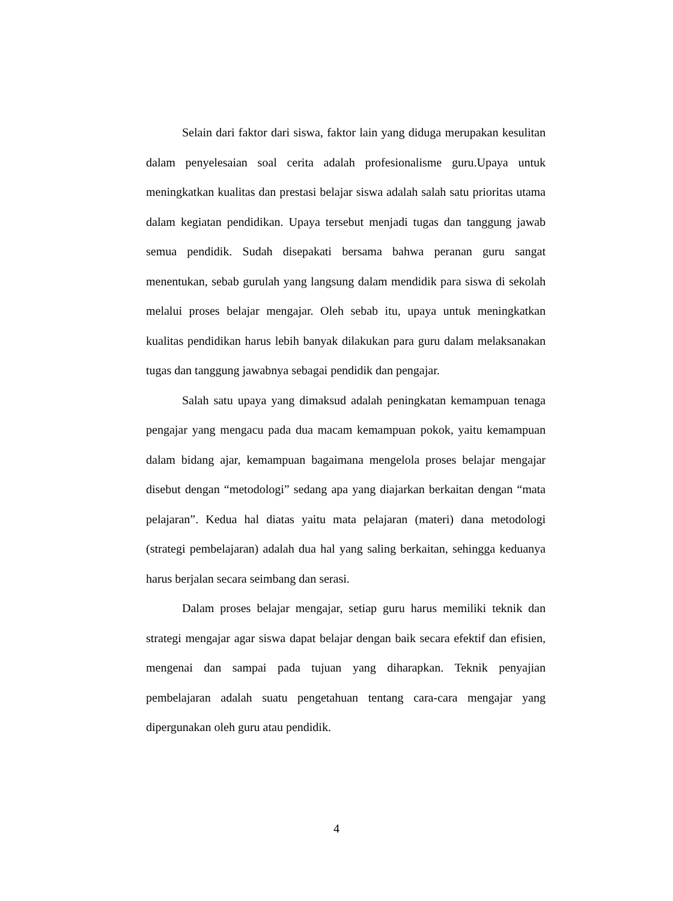Selain dari faktor dari siswa, faktor lain yang diduga merupakan kesulitan dalam penyelesaian soal cerita adalah profesionalisme guru.Upaya untuk meningkatkan kualitas dan prestasi belajar siswa adalah salah satu prioritas utama dalam kegiatan pendidikan. Upaya tersebut menjadi tugas dan tanggung jawab semua pendidik. Sudah disepakati bersama bahwa peranan guru sangat menentukan, sebab gurulah yang langsung dalam mendidik para siswa di sekolah melalui proses belajar mengajar. Oleh sebab itu, upaya untuk meningkatkan kualitas pendidikan harus lebih banyak dilakukan para guru dalam melaksanakan tugas dan tanggung jawabnya sebagai pendidik dan pengajar.
Salah satu upaya yang dimaksud adalah peningkatan kemampuan tenaga pengajar yang mengacu pada dua macam kemampuan pokok, yaitu kemampuan dalam bidang ajar, kemampuan bagaimana mengelola proses belajar mengajar disebut dengan “metodologi” sedang apa yang diajarkan berkaitan dengan “mata pelajaran”. Kedua hal diatas yaitu mata pelajaran (materi) dana metodologi (strategi pembelajaran) adalah dua hal yang saling berkaitan, sehingga keduanya harus berjalan secara seimbang dan serasi.
Dalam proses belajar mengajar, setiap guru harus memiliki teknik dan strategi mengajar agar siswa dapat belajar dengan baik secara efektif dan efisien, mengenai dan sampai pada tujuan yang diharapkan. Teknik penyajian pembelajaran adalah suatu pengetahuan tentang cara-cara mengajar yang dipergunakan oleh guru atau pendidik.
4